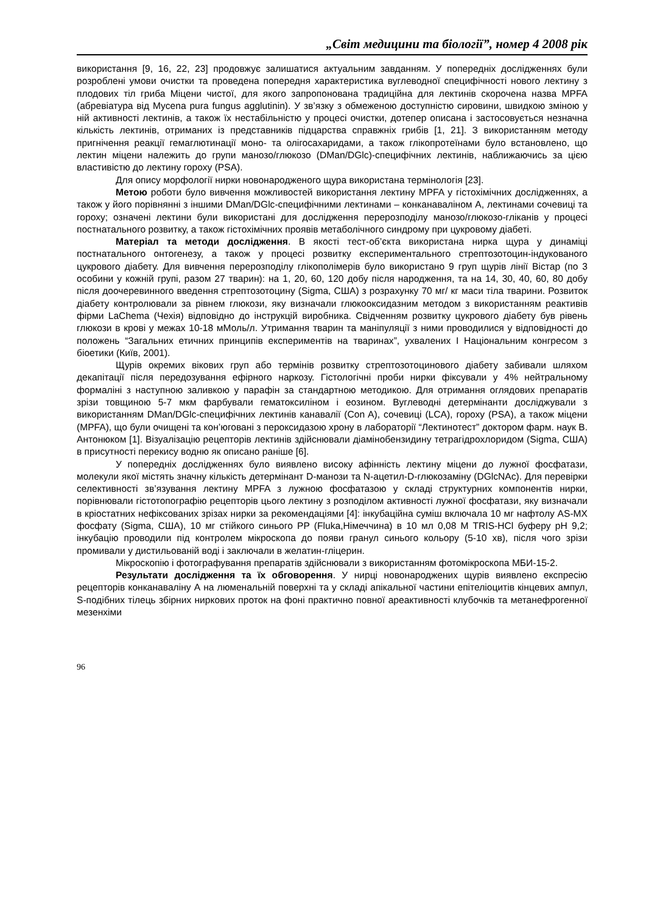„Світ медицини та біології”, номер 4 2008 рік
використання [9, 16, 22, 23] продовжує залишатися актуальним завданням. У попередніх дослідженнях були розроблені умови очистки та проведена попередня характеристика вуглеводної специфічності нового лектину з плодових тіл гриба Міцени чистої, для якого запропонована традиційна для лектинів скорочена назва MPFA (абревіатура від Mycena pura fungus agglutinin). У зв’язку з обмеженою доступністю сировини, швидкою зміною у ній активності лектинів, а також їх нестабільністю у процесі очистки, дотепер описана і застосовується незначна кількість лектинів, отриманих із представників підцарства справжніх грибів [1, 21]. З використанням методу пригнічення реакції гемаглютинації моно- та олігосахаридами, а також глікопротеїнами було встановлено, що лектин міцени належить до групи манозо/глюкозо (DMan/DGlc)-специфічних лектинів, наближаючись за цією властивістю до лектину гороху (PSA).
Для опису морфології нирки новонародженого щура використана термінологія [23].
Метою роботи було вивчення можливостей використання лектину MPFA у гістохімічних дослідженнях, а також у його порівнянні з іншими DMan/DGlc-специфічними лектинами – конканаваліном А, лектинами сочевиці та гороху; означені лектини були використані для дослідження перерозподілу манозо/глюкозо-гліканів у процесі постнатального розвитку, а також гістохімічних проявів метаболічного синдрому при цукровому діабеті.
Матеріал та методи дослідження. В якості тест-об’єкта використана нирка щура у динаміці постнатального онтогенезу, а також у процесі розвитку експериментального стрептозотоцин-індукованого цукрового діабету. Для вивчення перерозподілу глікополімерів було використано 9 груп щурів лінії Вістар (по 3 особини у кожній групі, разом 27 тварин): на 1, 20, 60, 120 добу після народження, та на 14, 30, 40, 60, 80 добу після доочеревинного введення стрептозотоцину (Sigma, США) з розрахунку 70 мг/ кг маси тіла тварини. Розвиток діабету контролювали за рівнем глюкози, яку визначали глюкооксидазним методом з використанням реактивів фірми LaChema (Чехія) відповідно до інструкцій виробника. Свідченням розвитку цукрового діабету був рівень глюкози в крові у межах 10-18 мМоль/л. Утримання тварин та маніпуляції з ними проводилися у відповідності до положень “Загальних етичних принципів експериментів на тваринах”, ухвалених І Національним конгресом з біоетики (Київ, 2001).
Щурів окремих вікових груп або термінів розвитку стрептозотоцинового діабету забивали шляхом декапітації після передозування ефірного наркозу. Гістологічні проби нирки фіксували у 4% нейтральному формаліні з наступною заливкою у парафін за стандартною методикою. Для отримання оглядових препаратів зрізи товщиною 5-7 мкм фарбували гематоксиліном і еозином. Вуглеводні детермінанти досліджували з використанням DMan/DGlc-специфічних лектинів канавалії (Con A), сочевиці (LCA), гороху (PSA), а також міцени (MPFA), що були очищені та кон’юговані з пероксидазою хрону в лабораторії “Лектинотест” доктором фарм. наук В. Антонюком [1]. Візуалізацію рецепторів лектинів здійснювали діамінобензидину тетрагідрохлоридом (Sigma, США) в присутності перекису водню як описано раніше [6].
У попередніх дослідженнях було виявлено високу афінність лектину міцени до лужної фосфатази, молекули якої містять значну кількість детермінант D-манози та N-ацетил-D-глюкозаміну (DGlcNAc). Для перевірки селективності зв’язування лектину MPFA з лужною фосфатазою у складі структурних компонентів нирки, порівнювали гістотопографію рецепторів цього лектину з розподілом активності лужної фосфатази, яку визначали в кріостатних нефіксованих зрізах нирки за рекомендаціями [4]: інкубаційна суміш включала 10 мг нафтолу AS-MX фосфату (Sigma, США), 10 мг стійкого синього PP (Fluka,Німеччина) в 10 мл 0,08 M TRIS-HCl буферу pH 9,2; інкубацію проводили під контролем мікроскопа до появи гранул синього кольору (5-10 хв), після чого зрізи промивали у дистильованій воді і заключали в желатин-гліцерин.
Мікроскопію і фотографування препаратів здійснювали з використанням фотомікроскопа МБИ-15-2.
Результати дослідження та їх обговорення. У нирці новонароджених щурів виявлено експресію рецепторів конканаваліну А на люменальній поверхні та у складі апікальної частини епітеліоцитів кінцевих ампул, S-подібних тілець збірних ниркових проток на фоні практично повної ареактивності клубочків та метанефрогенної мезенхіми
96